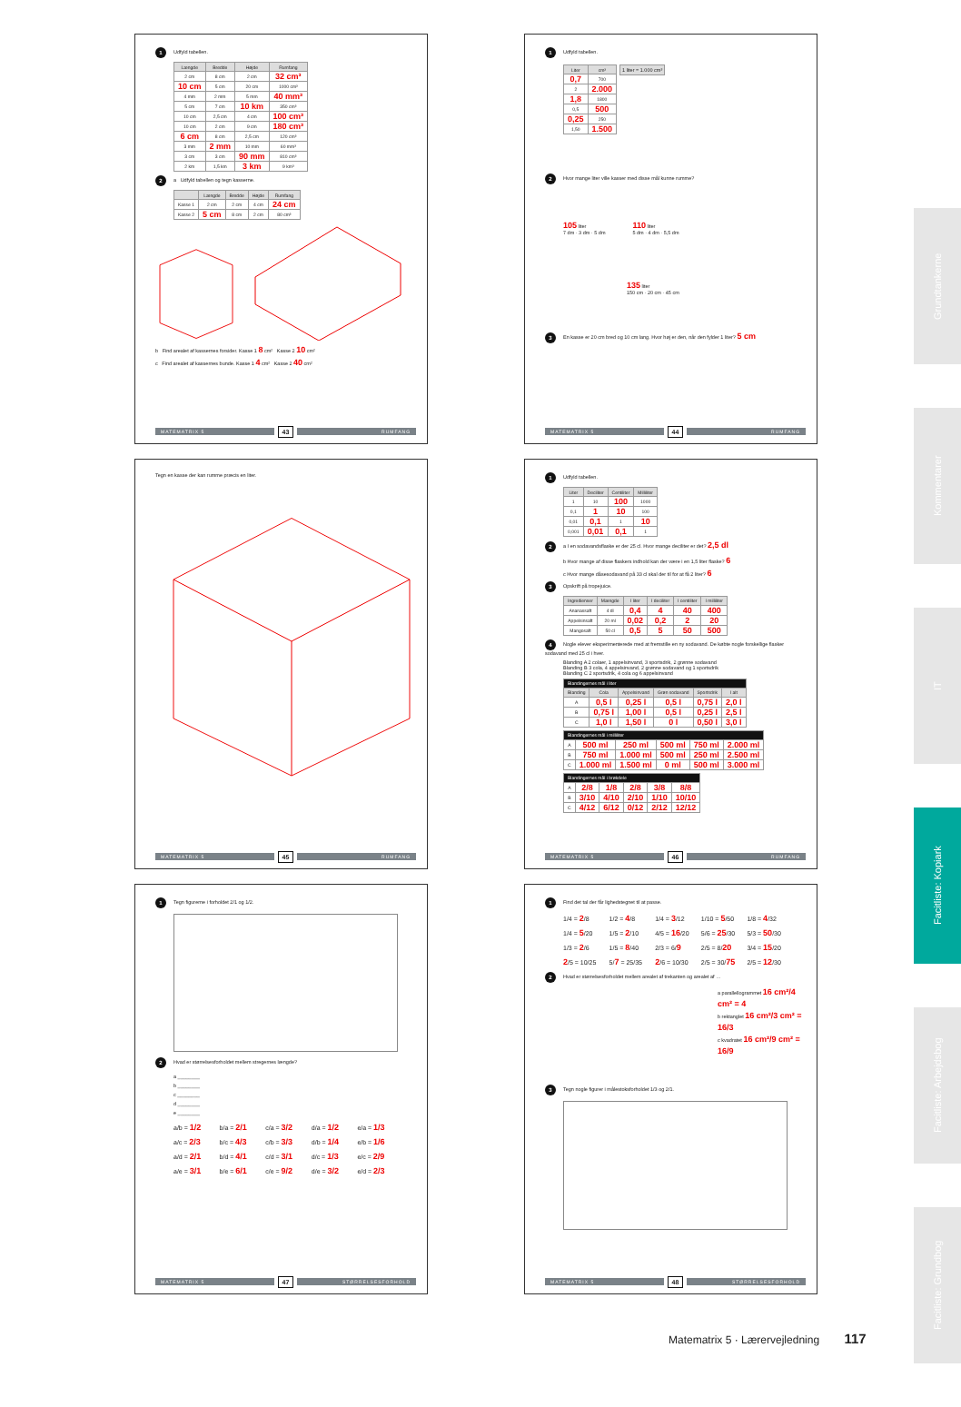1 Udfyld tabellen.
| Længde | Bredde | Højde | Rumfang |
| --- | --- | --- | --- |
| 2 cm | 8 cm | 2 cm | 32 cm³ |
| 10 cm | 5 cm | 20 cm | 1000 cm³ |
| 4 mm | 2 mm | 5 mm | 40 mm³ |
| 5 cm | 7 cm | 10 km | 350 cm³ |
| 10 cm | 2,5 cm | 4 cm | 100 cm³ |
| 10 cm | 2 cm | 9 cm | 180 cm³ |
| 6 cm | 8 cm | 2,5 cm | 120 cm³ |
| 3 mm | 2 mm | 10 mm | 60 mm³ |
| 3 cm | 3 cm | 90 mm | 810 cm³ |
| 2 km | 1,5 km | 3 km | 9 km³ |
2 a Udfyld tabellen og tegn kasserne.
| | Længde | Bredde | Højde | Rumfang |
| --- | --- | --- | --- | --- |
| Kasse 1 | 2 cm | 2 cm | 4 cm | 24 cm |
| Kasse 2 | 5 cm | 8 cm | 2 cm | 80 cm³ |
b Find arealet af kassernes forsider. Kasse 1 8 cm² Kasse 2 10 cm²
c Find arealet af kassernes bunde. Kasse 1 4 cm² Kasse 2 40 cm²
MATEMATRIX 5 43 RUMFANG
1 Udfyld tabellen.
| Liter | cm³ |
| --- | --- |
| 0,7 | 700 |
| 2 | 2.000 |
| 1,8 | 1800 |
| 0,5 | 500 |
| 0,25 | 250 |
| 1,50 | 1.500 |
1 liter = 1.000 cm³
2 Hvor mange liter ville kasser med disse mål kunne rumme?
105 liter
7 dm · 3 dm · 5 dm
110 liter
5 dm · 4 dm · 5,5 dm
135 liter
150 cm · 20 cm · 45 cm
3 En kasse er 20 cm bred og 10 cm lang. Hvor høj er den, når den fylder 1 liter? 5 cm
MATEMATRIX 5 44 RUMFANG
Tegn en kasse der kan rumme præcis en liter.
MATEMATRIX 5 45 RUMFANG
1 Udfyld tabellen.
| Liter | Deciliter | Centiliter | Milliliter |
| --- | --- | --- | --- |
| 1 | 10 | 100 | 1000 |
| 0,1 | 1 | 10 | 100 |
| 0,01 | 0,1 | 1 | 10 |
| 0,001 | 0,01 | 0,1 | 1 |
2 a I en sodavandsflaske er der 25 cl. Hvor mange deciliter er det? 2,5 dl
b Hvor mange af disse flaskers indhold kan der være i en 1,5 liter flaske? 6
c Hvor mange dåsesodavand på 33 cl skal der til for at få 2 liter? 6
3 Opskrift på tropejuice.
| Ingredienser | Mængde | I liter | I deciliter | I centiliter | I milliliter |
| --- | --- | --- | --- | --- | --- |
| Ananassaft | 4 dl | 0,4 | 4 | 40 | 400 |
| Appelsinsaft | 20 ml | 0,02 | 0,2 | 2 | 20 |
| Mangosaft | 50 cl | 0,5 | 5 | 50 | 500 |
4 Nogle elever eksperimenterede med at fremstille en ny sodavand. De købte nogle forskellige flasker sodavand med 25 cl i hver.
Blanding A 2 colaer, 1 appelsinvand, 3 sportsdrik, 2 grønne sodavand
Blanding B 3 cola, 4 appelsinvand, 2 grønne sodavand og 1 sportsdrik
Blanding C 2 sportsdrik, 4 cola og 6 appelsinvand
| Blandingernes mål i liter | | | | | |
| --- | --- | --- | --- | --- | --- |
| Blanding | Cola | Appelsinvand | Grøn sodavand | Sportsdrik | I alt |
| A | 0,5 l | 0,25 l | 0,5 l | 0,75 l | 2,0 l |
| B | 0,75 l | 1,00 l | 0,5 l | 0,25 l | 2,5 l |
| C | 1,0 l | 1,50 l | 0 l | 0,50 l | 3,0 l |
| Blandingernes mål i milliliter | | | | | |
| --- | --- | --- | --- | --- | --- |
| A | 500 ml | 250 ml | 500 ml | 750 ml | 2.000 ml |
| B | 750 ml | 1.000 ml | 500 ml | 250 ml | 2.500 ml |
| C | 1.000 ml | 1.500 ml | 0 ml | 500 ml | 3.000 ml |
| Blandingernes mål i brøkdele | | | | | |
| --- | --- | --- | --- | --- | --- |
| A | 2/8 | 1/8 | 2/8 | 3/8 | 8/8 |
| B | 3/10 | 4/10 | 2/10 | 1/10 | 10/10 |
| C | 4/12 | 6/12 | 0/12 | 2/12 | 12/12 |
MATEMATRIX 5 46 RUMFANG
1 Tegn figurerne i forholdet 2/1 og 1/2.
2 Hvad er størrelsesforholdet mellem stregernes længde?
a ________
b ________
c ________
d ________
e ________
a/b = 1/2 b/a = 2/1 c/a = 3/2 d/a = 1/2 e/a = 1/3 a/c = 2/3 b/c = 4/3 c/b = 3/3 d/b = 1/4 e/b = 1/6 a/d = 2/1 b/d = 4/1 c/d = 3/1 d/c = 1/3 e/c = 2/9 a/e = 3/1 b/e = 6/1 c/e = 9/2 d/e = 3/2 e/d = 2/3
MATEMATRIX 5 47 STØRRELSESFORHOLD
1 Find det tal der får lighedstegnet til at passe.
1/4 = 2/8 1/2 = 4/8 1/4 = 3/12 1/10 = 5/50 1/8 = 4/32 1/4 = 5/20 1/5 = 2/10 4/5 = 16/20 5/6 = 25/30 5/3 = 50/30 1/3 = 2/6 1/5 = 8/40 2/3 = 6/9 2/5 = 8/20 3/4 = 15/20 2/5 = 10/25 5/7 = 25/35 2/6 = 10/30 2/5 = 30/75 2/5 = 12/30
2 Hvad er størrelsesforholdet mellem arealet af trekanten og arealet af …
a parallellogrammet 16 cm²/4 cm² = 4
b rektanglet 16 cm²/3 cm² = 16/3
c kvadratet 16 cm²/9 cm² = 16/9
3 Tegn nogle figurer i målestoksforholdet 1/3 og 2/1.
MATEMATRIX 5 48 STØRRELSESFORHOLD
Grundtankerne
Kommentarer
IT
Facitliste: Kopiark
Facitliste: Arbejdsbog
Facitliste: Grundbog
Matematrix 5 · Lærervejledning 117